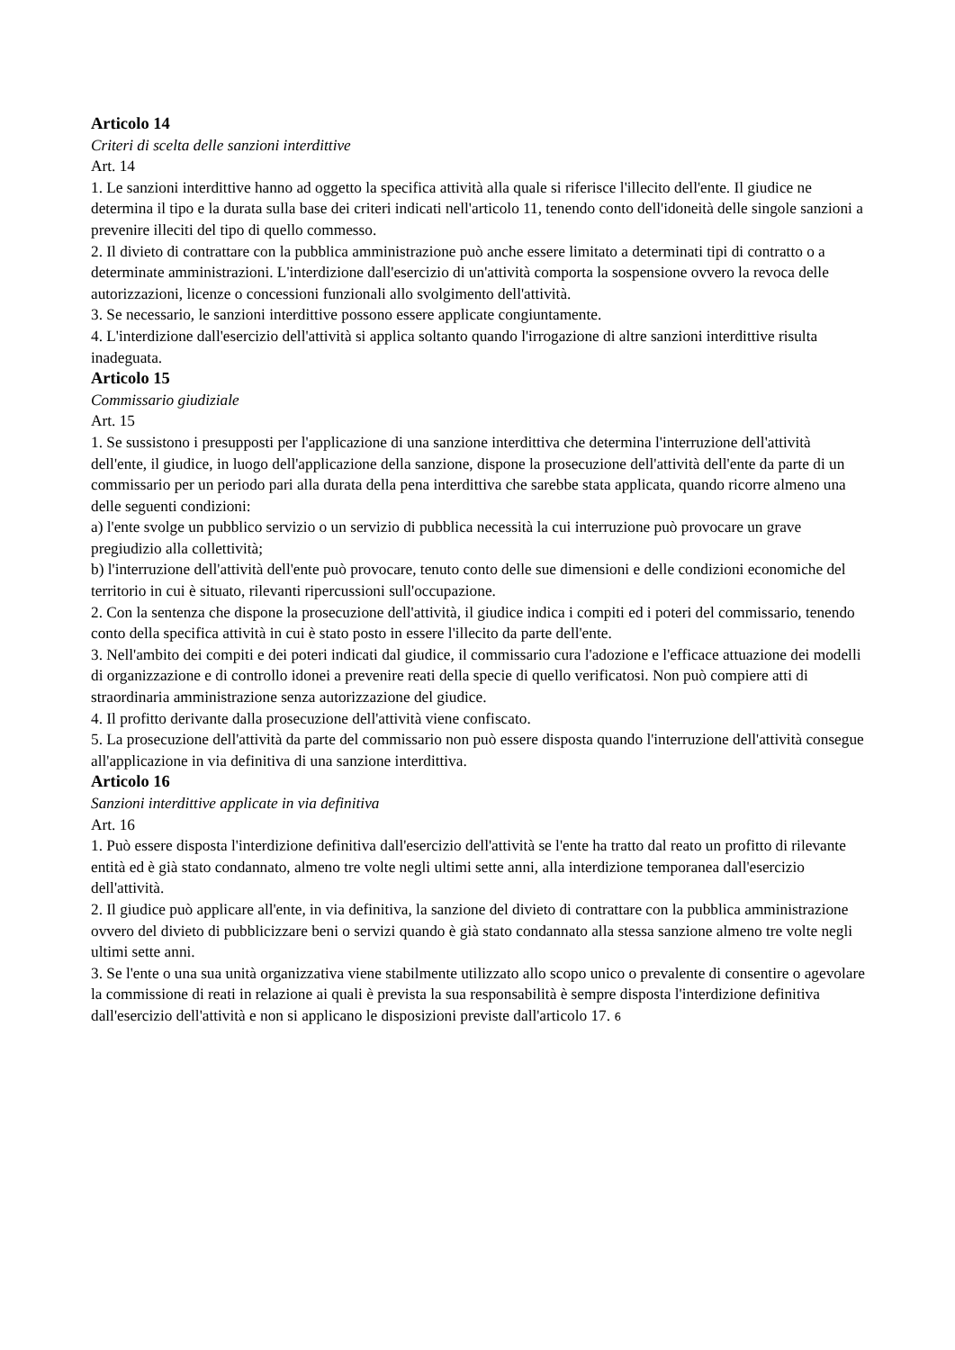Articolo 14
Criteri di scelta delle sanzioni interdittive
Art. 14
1. Le sanzioni interdittive hanno ad oggetto la specifica attività alla quale si riferisce l'illecito dell'ente. Il giudice ne determina il tipo e la durata sulla base dei criteri indicati nell'articolo 11, tenendo conto dell'idoneità delle singole sanzioni a prevenire illeciti del tipo di quello commesso.
2. Il divieto di contrattare con la pubblica amministrazione può anche essere limitato a determinati tipi di contratto o a determinate amministrazioni. L'interdizione dall'esercizio di un'attività comporta la sospensione ovvero la revoca delle autorizzazioni, licenze o concessioni funzionali allo svolgimento dell'attività.
3. Se necessario, le sanzioni interdittive possono essere applicate congiuntamente.
4. L'interdizione dall'esercizio dell'attività si applica soltanto quando l'irrogazione di altre sanzioni interdittive risulta inadeguata.
Articolo 15
Commissario giudiziale
Art. 15
1. Se sussistono i presupposti per l'applicazione di una sanzione interdittiva che determina l'interruzione dell'attività dell'ente, il giudice, in luogo dell'applicazione della sanzione, dispone la prosecuzione dell'attività dell'ente da parte di un commissario per un periodo pari alla durata della pena interdittiva che sarebbe stata applicata, quando ricorre almeno una delle seguenti condizioni:
a) l'ente svolge un pubblico servizio o un servizio di pubblica necessità la cui interruzione può provocare un grave pregiudizio alla collettività;
b) l'interruzione dell'attività dell'ente può provocare, tenuto conto delle sue dimensioni e delle condizioni economiche del territorio in cui è situato, rilevanti ripercussioni sull'occupazione.
2. Con la sentenza che dispone la prosecuzione dell'attività, il giudice indica i compiti ed i poteri del commissario, tenendo conto della specifica attività in cui è stato posto in essere l'illecito da parte dell'ente.
3. Nell'ambito dei compiti e dei poteri indicati dal giudice, il commissario cura l'adozione e l'efficace attuazione dei modelli di organizzazione e di controllo idonei a prevenire reati della specie di quello verificatosi. Non può compiere atti di straordinaria amministrazione senza autorizzazione del giudice.
4. Il profitto derivante dalla prosecuzione dell'attività viene confiscato.
5. La prosecuzione dell'attività da parte del commissario non può essere disposta quando l'interruzione dell'attività consegue all'applicazione in via definitiva di una sanzione interdittiva.
Articolo 16
Sanzioni interdittive applicate in via definitiva
Art. 16
1. Può essere disposta l'interdizione definitiva dall'esercizio dell'attività se l'ente ha tratto dal reato un profitto di rilevante entità ed è già stato condannato, almeno tre volte negli ultimi sette anni, alla interdizione temporanea dall'esercizio dell'attività.
2. Il giudice può applicare all'ente, in via definitiva, la sanzione del divieto di contrattare con la pubblica amministrazione ovvero del divieto di pubblicizzare beni o servizi quando è già stato condannato alla stessa sanzione almeno tre volte negli ultimi sette anni.
3. Se l'ente o una sua unità organizzativa viene stabilmente utilizzato allo scopo unico o prevalente di consentire o agevolare la commissione di reati in relazione ai quali è prevista la sua responsabilità è sempre disposta l'interdizione definitiva dall'esercizio dell'attività e non si applicano le disposizioni previste dall'articolo 17. 6